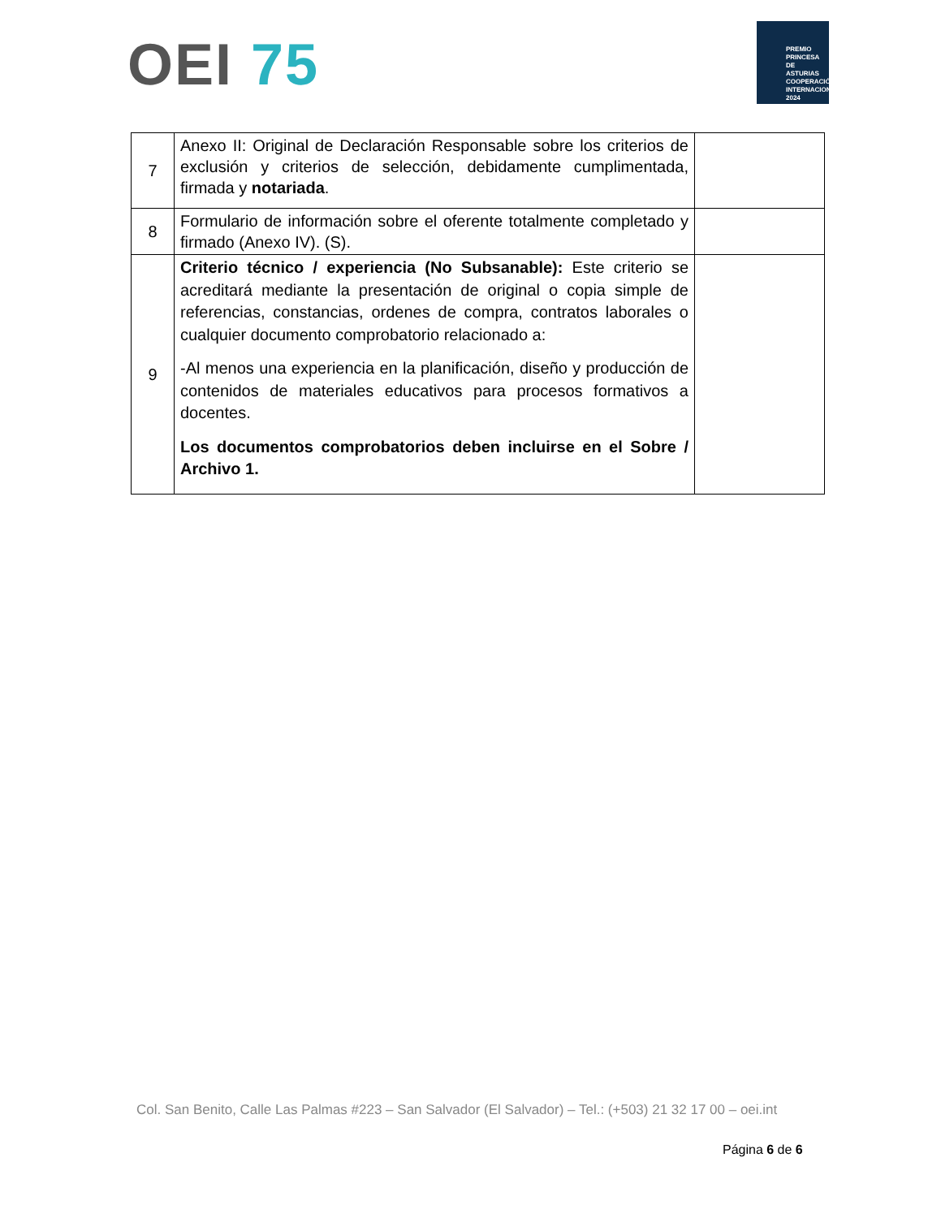OEI 75
PREMIO
PRINCESA
DE ASTURIAS
COOPERACIÓN INTERNACIONAL 2024
| 7 | Anexo II: Original de Declaración Responsable sobre los criterios de exclusión y criterios de selección, debidamente cumplimentada, firmada y notariada . | |
| 8 | Formulario de información sobre el oferente totalmente completado y firmado (Anexo IV). (S). | |
| 9 | Criterio técnico / experiencia (No Subsanable): Este criterio se acreditará mediante la presentación de original o copia simple de referencias, constancias, ordenes de compra, contratos laborales o cualquier documento comprobatorio relacionado a: -Al menos una experiencia en la planificación, diseño y producción de contenidos de materiales educativos para procesos formativos a docentes. Los documentos comprobatorios deben incluirse en el Sobre / Archivo 1. | |
Col. San Benito, Calle Las Palmas #223 – San Salvador (El Salvador) – Tel.: (+503) 21 32 17 00 – oei.int
Página 6 de 6